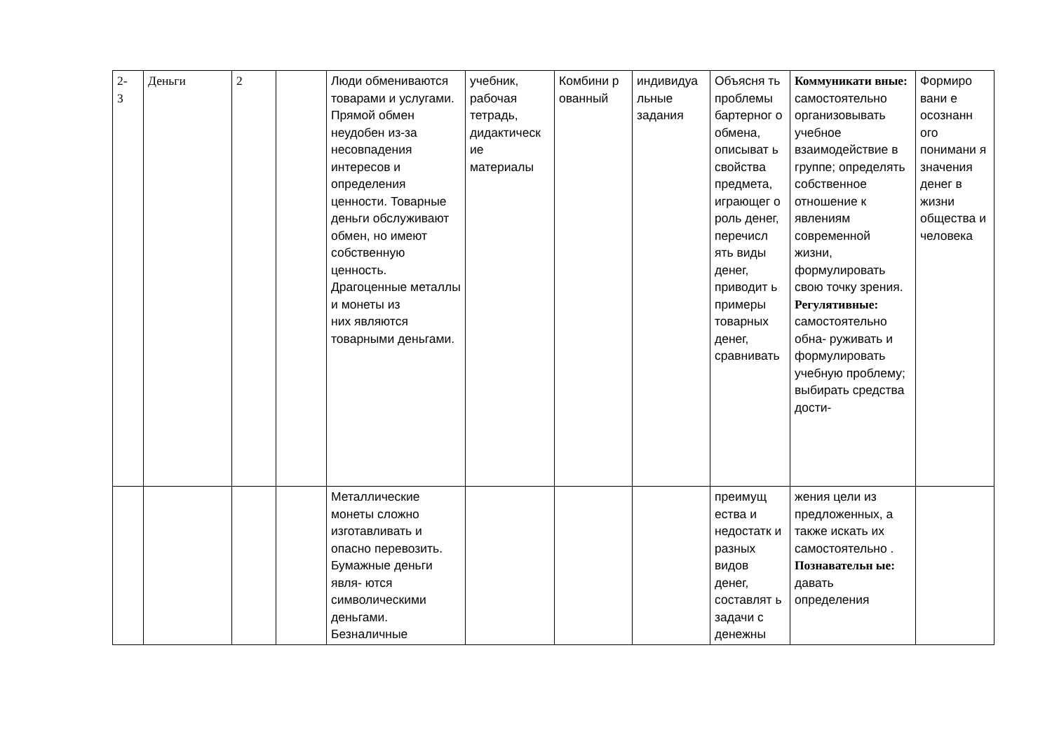| 2- 3 | Деньги | 2 | | Люди обмениваются товарами и услугами. Прямой обмен неудобен из-за несовпадения интересов и определения ценности. Товарные деньги обслуживают обмен, но имеют собственную ценность. Драгоценные металлы и монеты из них являются товарными деньгами. | учебник, рабочая тетрадь, дидактическ ие материалы | Комбини р ованный | индивидуа льные задания | Объясня ть проблемы бартерног о обмена, описыват ь свойства предмета, играющег о роль денег, перечисл ять виды денег, приводит ь примеры товарных денег, сравнивать | Коммуникати вные: самостоятельно организовывать учебное взаимодействие в группе; определять собственное отношение к явлениям современной жизни, формулировать свою точку зрения. Регулятивные: самостоятельно обна- руживать и формулировать учебную проблему; выбирать средства дости- | Формиро вани е осознанн ого понимани я значения денег в жизни общества и человека |
| | | | | Металлические монеты сложно изготавливать и опасно перевозить. Бумажные деньги явля- ются символическими деньгами. Безналичные | | | | преимущ ества и недостатк и разных видов денег, составлят ь задачи с денежны | жения цели из предложенных, а также искать их самостоятельно . Познавательн ые: давать определения | |